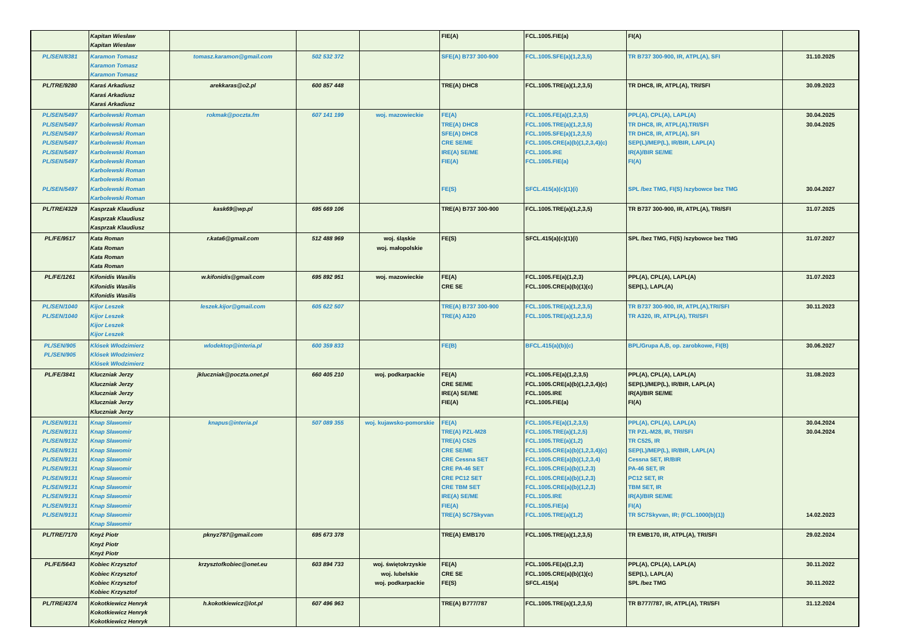| | Kapitan Wiesław Kapitan Wiesław | | | | FIE(A) | FCL.1005.FIE(a) | FI(A) | |
| PL/SEN/8381 | Karamon Tomasz Karamon Tomasz Karamon Tomasz | tomasz.karamon@gmail.com | 502 532 372 | | SFE(A) B737 300-900 | FCL.1005.SFE(a)(1,2,3,5) | TR B737 300-900, IR, ATPL(A), SFI | 31.10.2025 |
| PL/TRE/9280 | Karaś Arkadiusz Karaś Arkadiusz Karaś Arkadiusz | arekkaras@o2.pl | 600 857 448 | | TRE(A) DHC8 | FCL.1005.TRE(a)(1,2,3,5) | TR DHC8, IR, ATPL(A), TRI/SFI | 30.09.2023 |
| PL/SEN/5497 PL/SEN/5497 PL/SEN/5497 PL/SEN/5497 PL/SEN/5497 PL/SEN/5497 PL/SEN/5497 | Karbolewski Roman Karbolewski Roman Karbolewski Roman Karbolewski Roman Karbolewski Roman Karbolewski Roman Karbolewski Roman Karbolewski Roman Karbolewski Roman Karbolewski Roman | rokmak@poczta.fm | 607 141 199 | woj. mazowieckie | FE(A) TRE(A) DHC8 SFE(A) DHC8 CRE SE/ME IRE(A) SE/ME FIE(A) FE(S) | FCL.1005.FE(a)(1,2,3,5) FCL.1005.TRE(a)(1,2,3,5) FCL.1005.SFE(a)(1,2,3,5) FCL.1005.CRE(a)(b)(1,2,3,4)(c) FCL.1005.IRE FCL.1005.FIE(a) SFCL.415(a)(c)(1)(i) | PPL(A), CPL(A), LAPL(A) TR DHC8, IR, ATPL(A),TRI/SFI TR DHC8, IR, ATPL(A), SFI SEP(L)/MEP(L), IR/BIR, LAPL(A) IR(A)/BIR SE/ME FI(A) SPL /bez TMG, FI(S) /szybowce bez TMG | 30.04.2025 30.04.2025 30.04.2027 |
| PL/TRE/4329 | Kasprzak Klaudiusz Kasprzak Klaudiusz Kasprzak Klaudiusz | kask69@wp.pl | 695 669 106 | | TRE(A) B737 300-900 | FCL.1005.TRE(a)(1,2,3,5) | TR B737 300-900, IR, ATPL(A), TRI/SFI | 31.07.2025 |
| PL/FE/9517 | Kata Roman Kata Roman Kata Roman Kata Roman | r.kata6@gmail.com | 512 488 969 | woj. śląskie woj. małopolskie | FE(S) | SFCL.415(a)(c)(1)(i) | SPL /bez TMG, FI(S) /szybowce bez TMG | 31.07.2027 |
| PL/FE/1261 | Kifonidis Wasilis Kifonidis Wasilis Kifonidis Wasilis | w.kifonidis@gmail.com | 695 892 951 | woj. mazowieckie | FE(A) CRE SE | FCL.1005.FE(a)(1,2,3) FCL.1005.CRE(a)(b)(1)(c) | PPL(A), CPL(A), LAPL(A) SEP(L), LAPL(A) | 31.07.2023 |
| PL/SEN/1040 PL/SEN/1040 | Kijor Leszek Kijor Leszek Kijor Leszek Kijor Leszek | leszek.kijor@gmail.com | 605 622 507 | | TRE(A) B737 300-900 TRE(A) A320 | FCL.1005.TRE(a)(1,2,3,5) FCL.1005.TRE(a)(1,2,3,5) | TR B737 300-900, IR, ATPL(A),TRI/SFI TR A320, IR, ATPL(A), TRI/SFI | 30.11.2023 |
| PL/SEN/905 PL/SEN/905 | Klósek Włodzimierz Klósek Włodzimierz Klósek Włodzimierz | wlodektop@interia.pl | 600 359 833 | | FE(B) | BFCL.415(a)(b)(c) | BPL/Grupa A,B, op. zarobkowe, FI(B) | 30.06.2027 |
| PL/FE/3841 | Kluczniak Jerzy Kluczniak Jerzy Kluczniak Jerzy Kluczniak Jerzy Kluczniak Jerzy | jkluczniak@poczta.onet.pl | 660 405 210 | woj. podkarpackie | FE(A) CRE SE/ME IRE(A) SE/ME FIE(A) | FCL.1005.FE(a)(1,2,3,5) FCL.1005.CRE(a)(b)(1,2,3,4)(c) FCL.1005.IRE FCL.1005.FIE(a) | PPL(A), CPL(A), LAPL(A) SEP(L)/MEP(L), IR/BIR, LAPL(A) IR(A)/BIR SE/ME FI(A) | 31.08.2023 |
| PL/SEN/9131 PL/SEN/9131 PL/SEN/9132 PL/SEN/9131 PL/SEN/9131 PL/SEN/9131 PL/SEN/9131 PL/SEN/9131 PL/SEN/9131 PL/SEN/9131 PL/SEN/9131 | Knap Sławomir Knap Sławomir Knap Sławomir Knap Sławomir Knap Sławomir Knap Sławomir Knap Sławomir Knap Sławomir Knap Sławomir Knap Sławomir Knap Sławomir Knap Sławomir | knapus@interia.pl | 507 089 355 | woj. kujawsko-pomorskie | FE(A) TRE(A) PZL-M28 TRE(A) C525 CRE SE/ME CRE Cessna SET CRE PA-46 SET CRE PC12 SET CRE TBM SET IRE(A) SE/ME FIE(A) TRE(A) SC7Skyvan | FCL.1005.FE(a)(1,2,3,5) FCL.1005.TRE(a)(1,2,5) FCL.1005.TRE(a)(1,2) FCL.1005.CRE(a)(b)(1,2,3,4)(c) FCL.1005.CRE(a)(b)(1,2,3,4) FCL.1005.CRE(a)(b)(1,2,3) FCL.1005.CRE(a)(b)(1,2,3) FCL.1005.CRE(a)(b)(1,2,3) FCL.1005.IRE FCL.1005.FIE(a) FCL.1005.TRE(a)(1,2) | PPL(A), CPL(A), LAPL(A) TR PZL-M28, IR, TRI/SFI TR C525, IR SEP(L)/MEP(L), IR/BIR, LAPL(A) Cessna SET, IR/BIR PA-46 SET, IR PC12 SET, IR TBM SET, IR IR(A)/BIR SE/ME FI(A) TR SC7Skyvan, IR; (FCL.1000(b)(1)) | 30.04.2024 30.04.2024 14.02.2023 |
| PL/TRE/7170 | Knyż Piotr Knyż Piotr Knyż Piotr | pknyz787@gmail.com | 695 673 378 | | TRE(A) EMB170 | FCL.1005.TRE(a)(1,2,3,5) | TR EMB170, IR, ATPL(A), TRI/SFI | 29.02.2024 |
| PL/FE/5643 | Kobiec Krzysztof Kobiec Krzysztof Kobiec Krzysztof Kobiec Krzysztof | krzysztofkobiec@onet.eu | 603 894 733 | woj. świętokrzyskie woj. lubelskie woj. podkarpackie | FE(A) CRE SE FE(S) | FCL.1005.FE(a)(1,2,3) FCL.1005.CRE(a)(b)(1)(c) SFCL.415(a) | PPL(A), CPL(A), LAPL(A) SEP(L), LAPL(A) SPL /bez TMG | 30.11.2022 30.11.2022 |
| PL/TRE/4374 | Kokotkiewicz Henryk Kokotkiewicz Henryk Kokotkiewicz Henryk | h.kokotkiewicz@lot.pl | 607 496 963 | | TRE(A) B777/787 | FCL.1005.TRE(a)(1,2,3,5) | TR B777/787, IR, ATPL(A), TRI/SFI | 31.12.2024 |